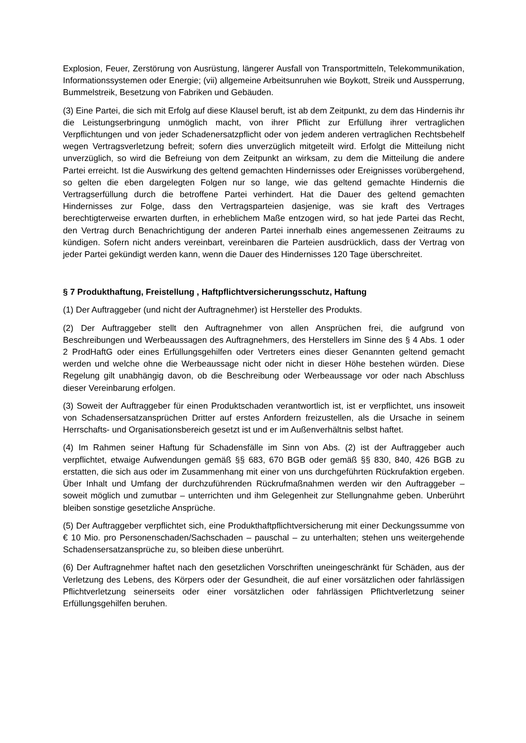Explosion, Feuer, Zerstörung von Ausrüstung, längerer Ausfall von Transportmitteln, Telekommunikation, Informationssystemen oder Energie; (vii) allgemeine Arbeitsunruhen wie Boykott, Streik und Aussperrung, Bummelstreik, Besetzung von Fabriken und Gebäuden.
(3) Eine Partei, die sich mit Erfolg auf diese Klausel beruft, ist ab dem Zeitpunkt, zu dem das Hindernis ihr die Leistungserbringung unmöglich macht, von ihrer Pflicht zur Erfüllung ihrer vertraglichen Verpflichtungen und von jeder Schadenersatzpflicht oder von jedem anderen vertraglichen Rechtsbehelf wegen Vertragsverletzung befreit; sofern dies unverzüglich mitgeteilt wird. Erfolgt die Mitteilung nicht unverzüglich, so wird die Befreiung von dem Zeitpunkt an wirksam, zu dem die Mitteilung die andere Partei erreicht. Ist die Auswirkung des geltend gemachten Hindernisses oder Ereignisses vorübergehend, so gelten die eben dargelegten Folgen nur so lange, wie das geltend gemachte Hindernis die Vertragserfüllung durch die betroffene Partei verhindert. Hat die Dauer des geltend gemachten Hindernisses zur Folge, dass den Vertragsparteien dasjenige, was sie kraft des Vertrages berechtigterweise erwarten durften, in erheblichem Maße entzogen wird, so hat jede Partei das Recht, den Vertrag durch Benachrichtigung der anderen Partei innerhalb eines angemessenen Zeitraums zu kündigen. Sofern nicht anders vereinbart, vereinbaren die Parteien ausdrücklich, dass der Vertrag von jeder Partei gekündigt werden kann, wenn die Dauer des Hindernisses 120 Tage überschreitet.
§ 7 Produkthaftung, Freistellung , Haftpflichtversicherungsschutz, Haftung
(1) Der Auftraggeber (und nicht der Auftragnehmer) ist Hersteller des Produkts.
(2) Der Auftraggeber stellt den Auftragnehmer von allen Ansprüchen frei, die aufgrund von Beschreibungen und Werbeaussagen des Auftragnehmers, des Herstellers im Sinne des § 4 Abs. 1 oder 2 ProdHaftG oder eines Erfüllungsgehilfen oder Vertreters eines dieser Genannten geltend gemacht werden und welche ohne die Werbeaussage nicht oder nicht in dieser Höhe bestehen würden. Diese Regelung gilt unabhängig davon, ob die Beschreibung oder Werbeaussage vor oder nach Abschluss dieser Vereinbarung erfolgen.
(3) Soweit der Auftraggeber für einen Produktschaden verantwortlich ist, ist er verpflichtet, uns insoweit von Schadensersatzansprüchen Dritter auf erstes Anfordern freizustellen, als die Ursache in seinem Herrschafts- und Organisationsbereich gesetzt ist und er im Außenverhältnis selbst haftet.
(4) Im Rahmen seiner Haftung für Schadensfälle im Sinn von Abs. (2) ist der Auftraggeber auch verpflichtet, etwaige Aufwendungen gemäß §§ 683, 670 BGB oder gemäß §§ 830, 840, 426 BGB zu erstatten, die sich aus oder im Zusammenhang mit einer von uns durchgeführten Rückrufaktion ergeben. Über Inhalt und Umfang der durchzuführenden Rückrufmaßnahmen werden wir den Auftraggeber – soweit möglich und zumutbar – unterrichten und ihm Gelegenheit zur Stellungnahme geben. Unberührt bleiben sonstige gesetzliche Ansprüche.
(5) Der Auftraggeber verpflichtet sich, eine Produkthaftpflichtversicherung mit einer Deckungssumme von € 10 Mio. pro Personenschaden/Sachschaden – pauschal – zu unterhalten; stehen uns weitergehende Schadensersatzansprüche zu, so bleiben diese unberührt.
(6) Der Auftragnehmer haftet nach den gesetzlichen Vorschriften uneingeschränkt für Schäden, aus der Verletzung des Lebens, des Körpers oder der Gesundheit, die auf einer vorsätzlichen oder fahrlässigen Pflichtverletzung seinerseits oder einer vorsätzlichen oder fahrlässigen Pflichtverletzung seiner Erfüllungsgehilfen beruhen.